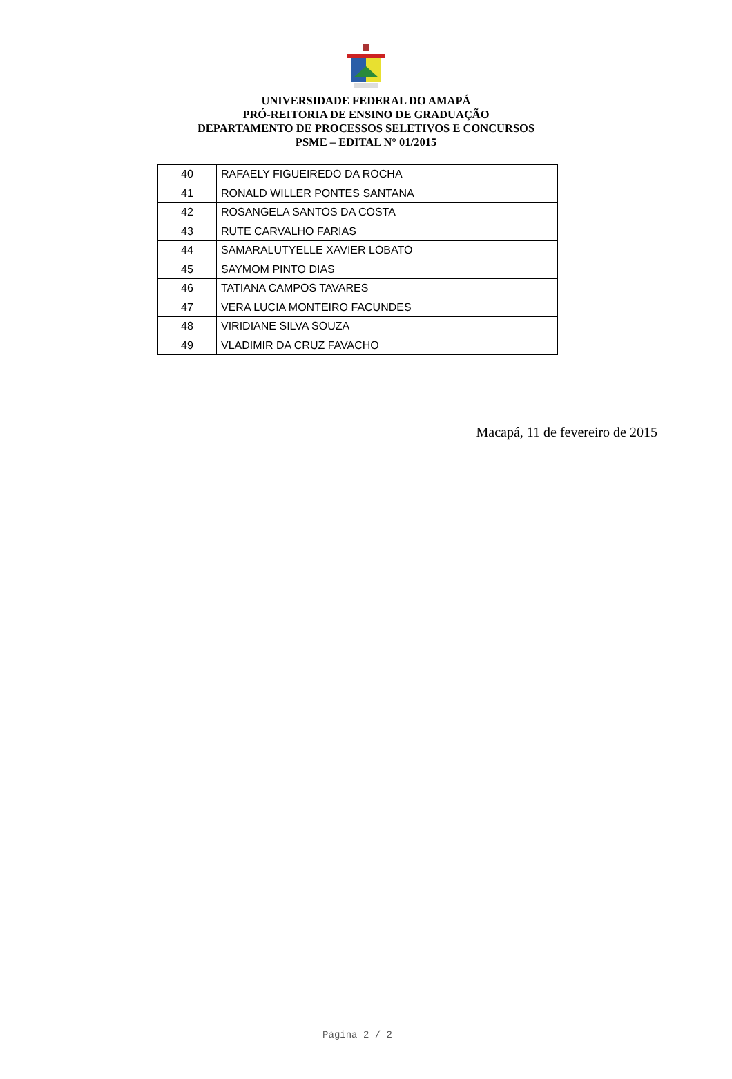UNIVERSIDADE FEDERAL DO AMAPÁ
PRÓ-REITORIA DE ENSINO DE GRADUAÇÃO
DEPARTAMENTO DE PROCESSOS SELETIVOS E CONCURSOS
PSME – EDITAL N° 01/2015
| 40 | RAFAELY FIGUEIREDO DA ROCHA |
| 41 | RONALD WILLER PONTES SANTANA |
| 42 | ROSANGELA SANTOS DA COSTA |
| 43 | RUTE CARVALHO FARIAS |
| 44 | SAMARALUTYELLE XAVIER LOBATO |
| 45 | SAYMOM PINTO DIAS |
| 46 | TATIANA CAMPOS TAVARES |
| 47 | VERA LUCIA MONTEIRO FACUNDES |
| 48 | VIRIDIANE SILVA SOUZA |
| 49 | VLADIMIR DA CRUZ FAVACHO |
Macapá, 11 de fevereiro de 2015
Página 2 / 2